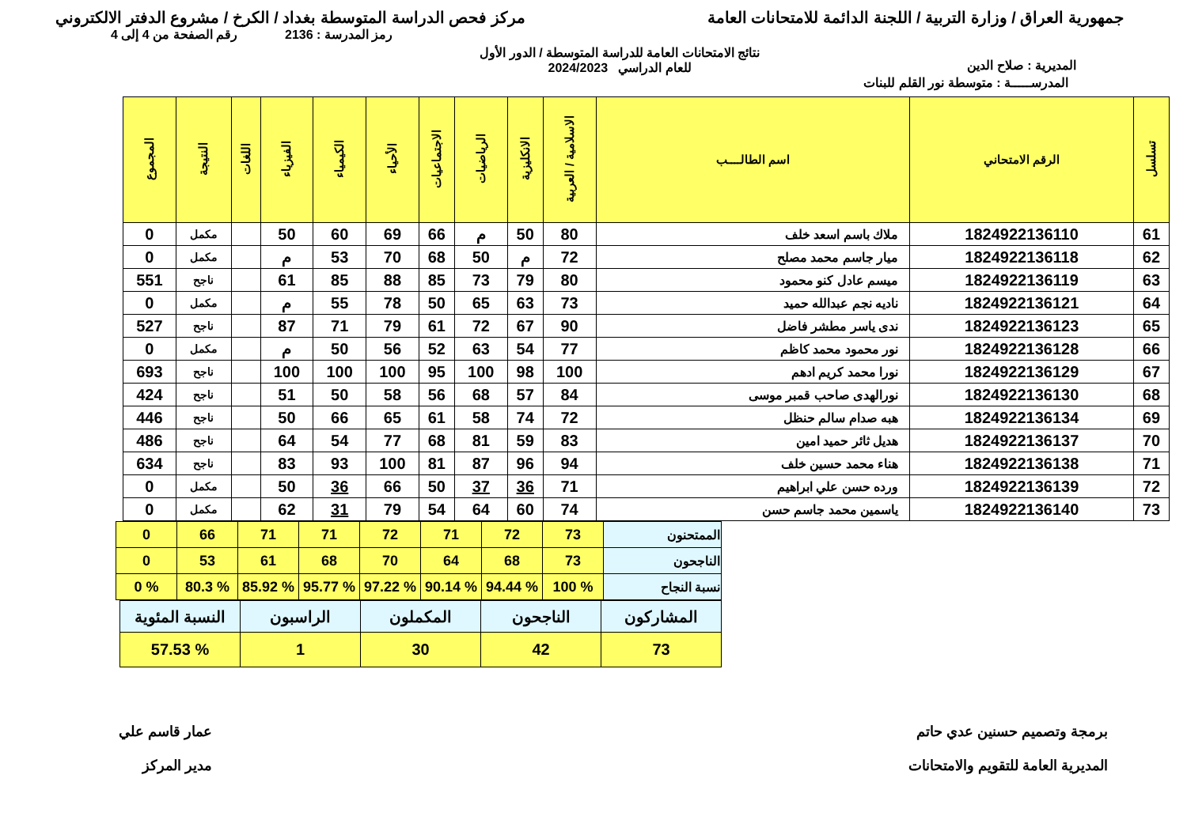جمهورية العراق / وزارة التربية / اللجنة الدائمة للامتحانات العامة مركز فحص الدراسة المتوسطة بغداد / الكرخ / مشروع الدفتر الالكتروني
رمز المدرسة : 2136 رقم الصفحة من 4 إلى 4
المديرية : صلاح الدين
نتائج الامتحانات العامة للدراسة المتوسطة / الدور الأول
للعام الدراسي 2024/2023
المدرســـــة : متوسطة نور القلم للبنات
| تسلسل | الرقم الامتحاني | اسم الطالــــب | الاسلامية / العربية | الانكليزية | الرياضيات | الاجتماعيات | الأحياء | الكيمياء | الفيزياء | اللغات | النتيجة | المجموع |
| --- | --- | --- | --- | --- | --- | --- | --- | --- | --- | --- | --- | --- |
| 61 | 1824922136110 | ملاك باسم اسعد خلف | 80 | 50 | م | 66 | 69 | 60 | 50 | | مكمل | 0 |
| 62 | 1824922136118 | ميار جاسم محمد مصلح | 72 | م | 50 | 68 | 70 | 53 | م | | مكمل | 0 |
| 63 | 1824922136119 | ميسم عادل كنو محمود | 80 | 79 | 73 | 85 | 88 | 85 | 61 | | ناجح | 551 |
| 64 | 1824922136121 | ناديه نجم عبدالله حميد | 73 | 63 | 65 | 50 | 78 | 55 | م | | مكمل | 0 |
| 65 | 1824922136123 | ندى ياسر مطشر فاضل | 90 | 67 | 72 | 61 | 79 | 71 | 87 | | ناجح | 527 |
| 66 | 1824922136128 | نور محمود محمد كاظم | 77 | 54 | 63 | 52 | 56 | 50 | م | | مكمل | 0 |
| 67 | 1824922136129 | نورا محمد كريم ادهم | 100 | 98 | 100 | 95 | 100 | 100 | 100 | | ناجح | 693 |
| 68 | 1824922136130 | نورالهدى صاحب قمبر موسى | 84 | 57 | 68 | 56 | 58 | 50 | 51 | | ناجح | 424 |
| 69 | 1824922136134 | هبه صدام سالم حنظل | 72 | 74 | 58 | 61 | 65 | 66 | 50 | | ناجح | 446 |
| 70 | 1824922136137 | هديل ثائر حميد امين | 83 | 59 | 81 | 68 | 77 | 54 | 64 | | ناجح | 486 |
| 71 | 1824922136138 | هناء محمد حسين خلف | 94 | 96 | 87 | 81 | 100 | 93 | 83 | | ناجح | 634 |
| 72 | 1824922136139 | ورده حسن علي ابراهيم | 71 | 36 | 37 | 50 | 66 | 36 | 50 | | مكمل | 0 |
| 73 | 1824922136140 | ياسمين محمد جاسم حسن | 74 | 60 | 64 | 54 | 79 | 31 | 62 | | مكمل | 0 |
| الممتحنون | 73 | 72 | 71 | 72 | 71 | 71 | 66 | 0 |
| الناجحون | 73 | 68 | 64 | 70 | 68 | 61 | 53 | 0 |
| نسبة النجاح | % 100 | % 94.44 | % 90.14 | % 97.22 | % 95.77 | % 85.92 | % 80.3 | % 0 |
| المشاركون | الناجحون | المكملون | الراسبون | النسبة المئوية |
| 73 | 42 | 30 | 1 | % 57.53 |
برمجة وتصميم حسنين عدي حاتم
المديرية العامة للتقويم والامتحانات
عمار قاسم علي
مدير المركز